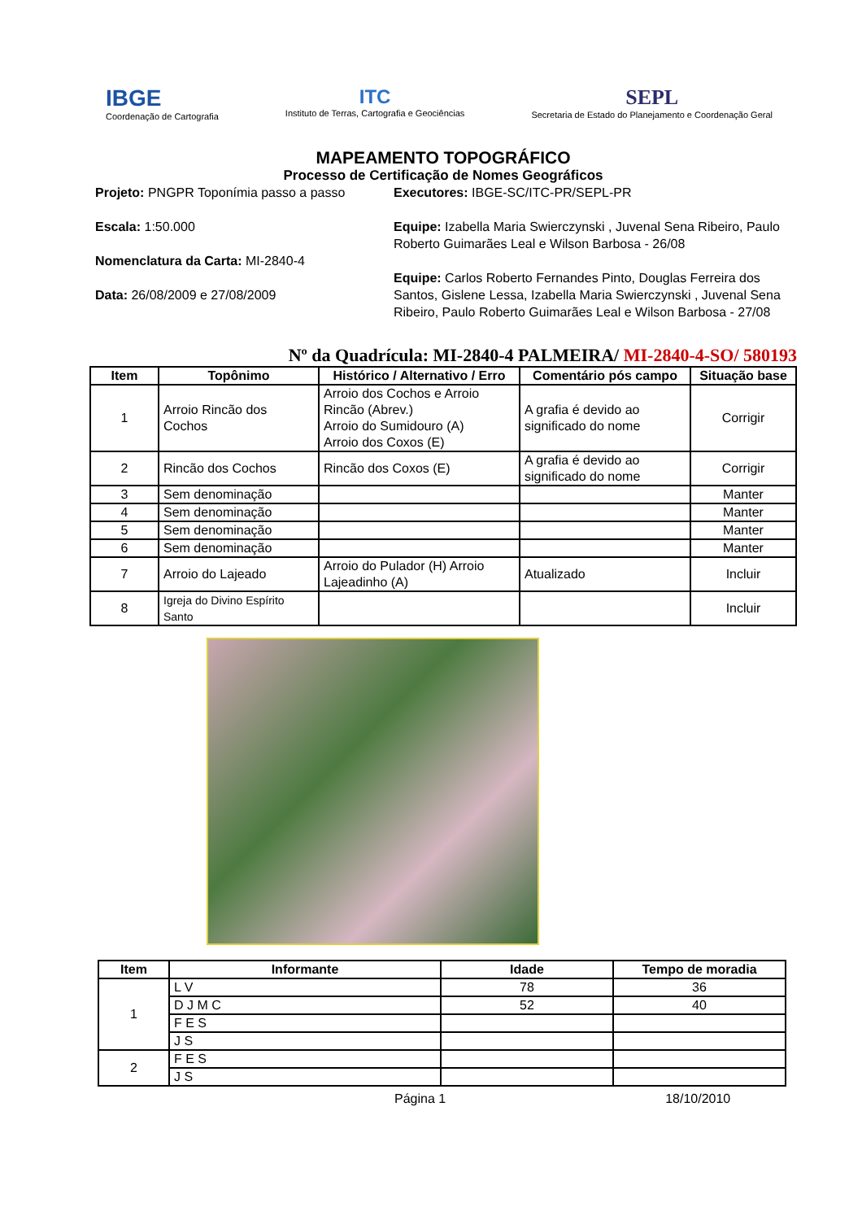IBGE
Coordenação de Cartografia
ITC
Instituto de Terras, Cartografia e Geociências
SEPL
Secretaria de Estado do Planejamento e Coordenação Geral
MAPEAMENTO TOPOGRÁFICO
Processo de Certificação de Nomes Geográficos
Projeto: PNGPR Toponímia passo a passo
Escala: 1:50.000
Nomenclatura da Carta: MI-2840-4
Data: 26/08/2009 e 27/08/2009
Executores: IBGE-SC/ITC-PR/SEPL-PR
Equipe: Izabella Maria Swierczynski , Juvenal Sena Ribeiro, Paulo Roberto Guimarães Leal e Wilson Barbosa - 26/08
Equipe: Carlos Roberto Fernandes Pinto, Douglas Ferreira dos Santos, Gislene Lessa, Izabella Maria Swierczynski , Juvenal Sena Ribeiro, Paulo Roberto Guimarães Leal e Wilson Barbosa - 27/08
Nº da Quadrícula: MI-2840-4 PALMEIRA/ MI-2840-4-SO/ 580193
| Item | Topônimo | Histórico / Alternativo / Erro | Comentário pós campo | Situação base |
| --- | --- | --- | --- | --- |
| 1 | Arroio Rincão dos Cochos | Arroio dos Cochos e Arroio Rincão (Abrev.) Arroio do Sumidouro (A) Arroio dos Coxos (E) | A grafia é devido ao significado do nome | Corrigir |
| 2 | Rincão dos Cochos | Rincão dos Coxos (E) | A grafia é devido ao significado do nome | Corrigir |
| 3 | Sem denominação | | | Manter |
| 4 | Sem denominação | | | Manter |
| 5 | Sem denominação | | | Manter |
| 6 | Sem denominação | | | Manter |
| 7 | Arroio do Lajeado | Arroio do Pulador (H) Arroio Lajeadinho (A) | Atualizado | Incluir |
| 8 | Igreja do Divino Espírito Santo | | | Incluir |
| Item | Informante | Idade | Tempo de moradia |
| --- | --- | --- | --- |
| 1 | L V | 78 | 36 |
| | D J M C | 52 | 40 |
| | F E S | | |
| | J S | | |
| 2 | F E S | | |
| | J S | | |
Página 1 18/10/2010